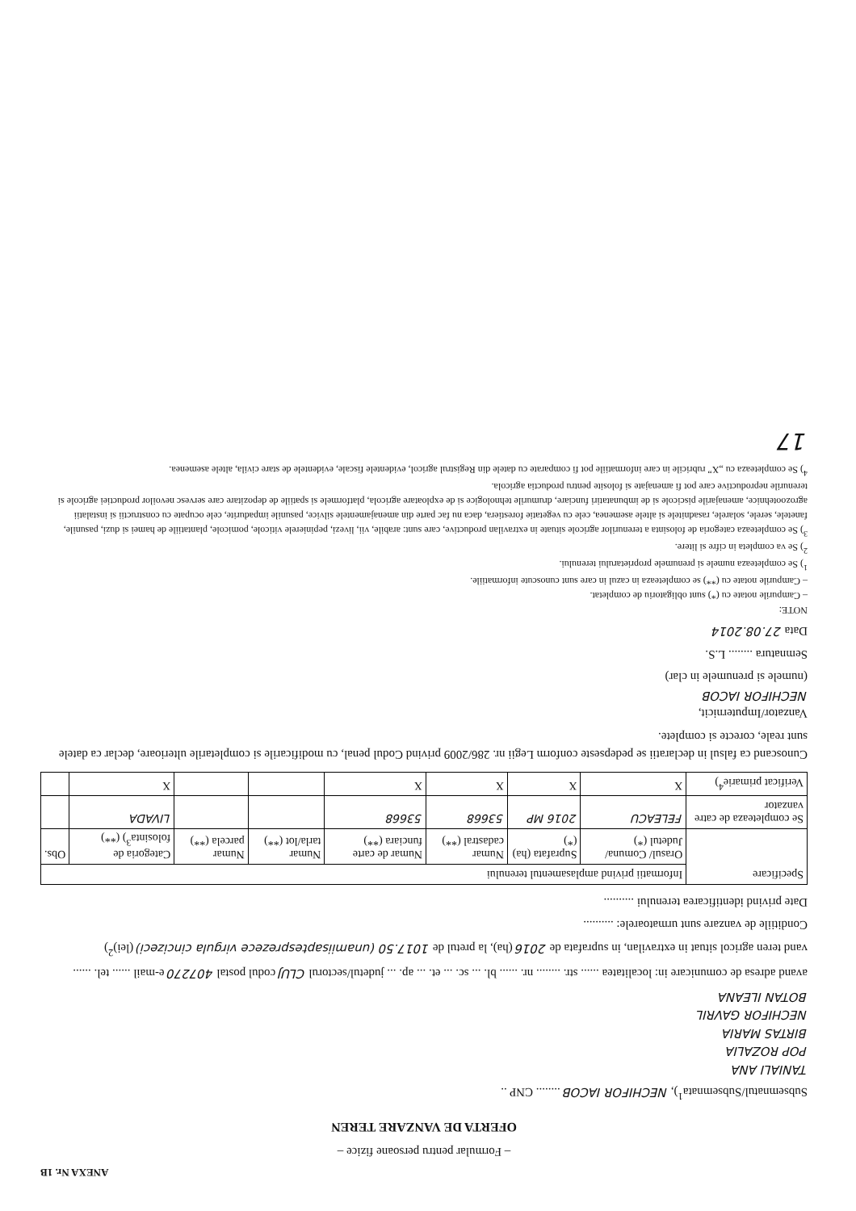ANEXA Nr. 1B
– Formular pentru persoane fizice –
OFERTA DE VANZARE TEREN
Subsemnatul/Subsemnata<sup>1</sup>), NECHIFOR IACOB ........ CNP ..
TANIALI ANA
POP ROZALIA
BIRTAS MARIA
NECHIFOR GAVRIL
BOTAN ILEANA
avand adresa de comunicare in: localitatea ...... str. ........ nr. ...... bl. ... sc. ... et. ... ap. ... judetul/sectorul CLUJ codul postal 407270 e-mail ...... tel. ......
vand teren agricol situat in extravilan, in suprafata de 2016 (ha), la pretul de 1017.50 (unamiisaptesprezece virgula cincizeci) (lei)<sup>2</sup>)
Conditiile de vanzare sunt urmatoarele: ..........
Date privind identificarea terenului ..........
| Specificare | Informatii privind amplasamentul terenului | | | | | | | |
| --- | --- | --- | --- | --- | --- | --- | --- | --- |
| | Orasul/ Comuna/ Judetul (*) | Suprafata (ha) (*) | Numar cadastral (**) | Numar de carte funciara (**) | Numar tarla/lot (**) | Numar parcela (**) | Categoria de folosinta<sup>3</sup>) (**) | Obs. |
| Se completeaza de catre vanzator | FELEACU | 2016 MP | 53668 | 53668 | | | LIVADA | |
| Verificat primarie<sup>4</sup>) | X | X | X | X | | | X | |
Cunoscand ca falsul in declaratii se pedepseste conform Legii nr. 286/2009 privind Codul penal, cu modificarile si completarile ulterioare, declar ca datele sunt reale, corecte si complete.
Vanzator/Imputernicit,
NECHIFOR IACOB
(numele si prenumele in clar)
Semnatura ........ L.S.
Data 27.08.2014
NOTE:
– Campurile notate cu (*) sunt obligatoriu de completat.
– Campurile notate cu (**) se completeaza in cazul in care sunt cunoscute informatiile.
<sup>1</sup>) Se completeaza numele si prenumele proprietarului terenului.
<sup>2</sup>) Se va completa in cifre si litere.
<sup>3</sup>) Se completeaza categoria de folosinta a terenurilor agricole situate in extravilan productive, care sunt: arabile, vii, livezi, pepinierele viticole, pomicole, plantatiile de hamei si duzi, pasunile, fanetele, serele, solarele, rasadnitele si altele asemenea, cele cu vegetatie forestiera, daca nu fac parte din amenajamentele silvice, pasunile impadurite, cele ocupate cu constructii si instalatii agrozootehnice, amenajarile piscicole si de imbunatatiri funciare, drumurile tehnologice si de exploatare agricola, platformele si spatiile de depozitare care servesc nevoilor productiei agricole si terenurile neproductive care pot fi amenajate si folosite pentru productia agricola.
<sup>4</sup>) Se completeaza cu „X” rubricile in care informatiile pot fi comparate cu datele din Registrul agricol, evidentele fiscale, evidentele de stare civila, altele asemenea.
17